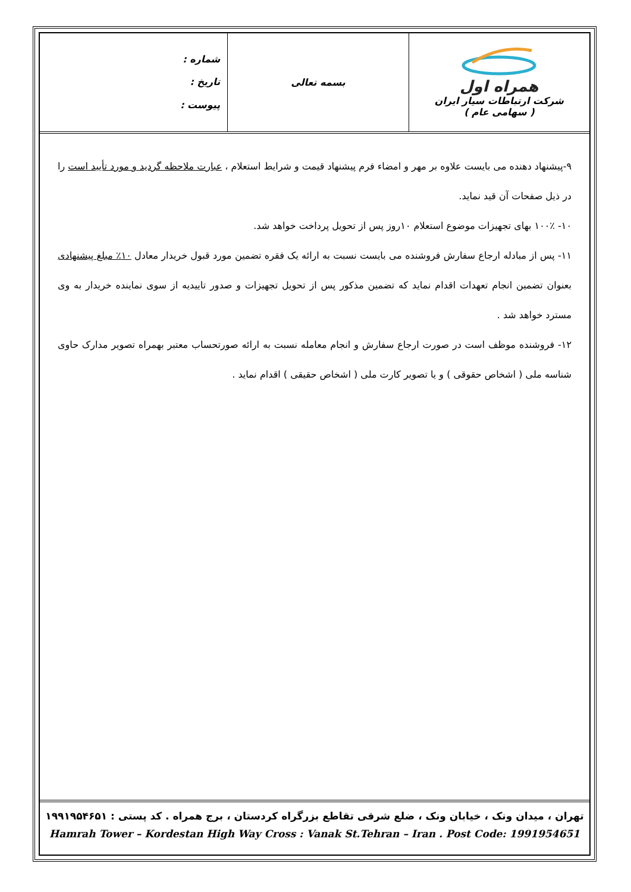همراه اول
شرکت ارتباطات سیار ایران
( سهامی عام )
بسمه تعالی
شماره :
تاریخ :
پیوست :
۹-پیشنهاد دهنده می بایست علاوه بر مهر و امضاء فرم پیشنهاد قیمت و شرایط استعلام ، عبارت ملاحظه گردید و مورد تأیید است را در ذیل صفحات آن قید نماید.
۱۰- ۱۰۰٪ بهای تجهیزات موضوع استعلام ۱۰روز پس از تحویل پرداخت خواهد شد.
۱۱- پس از مبادله ارجاع سفارش فروشنده می بایست نسبت به ارائه یک فقره تضمین مورد قبول خریدار معادل ۱۰٪ مبلغ پیشنهادی بعنوان تضمین انجام تعهدات اقدام نماید که تضمین مذکور پس از تحویل تجهیزات و صدور تاییدیه از سوی نماینده خریدار به وی مسترد خواهد شد .
۱۲- فروشنده موظف است در صورت ارجاع سفارش و انجام معامله نسبت به ارائه صورتحساب معتبر بهمراه تصویر مدارک حاوی شناسه ملی ( اشخاص حقوقی ) و یا تصویر کارت ملی ( اشخاص حقیقی ) اقدام نماید .
تهران ، میدان ونک ، خیابان ونک ، ضلع شرقی تقاطع بزرگراه کردستان ، برج همراه . کد پستی : ۱۹۹۱۹۵۴۶۵۱
Hamrah Tower – Kordestan High Way Cross : Vanak St.Tehran – Iran . Post Code: 1991954651